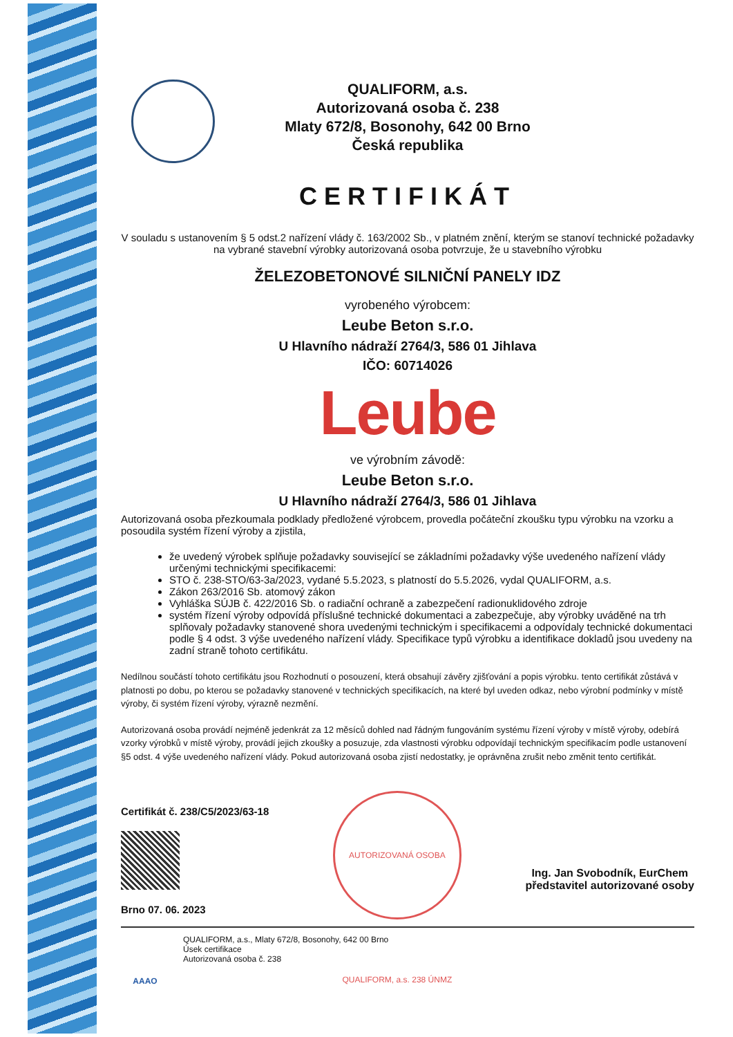QUALIFORM, a.s.
Autorizovaná osoba č. 238
Mlaty 672/8, Bosonohy, 642 00 Brno
Česká republika
CERTIFIKÁT
V souladu s ustanovením § 5 odst.2 nařízení vlády č. 163/2002 Sb., v platném znění, kterým se stanoví technické požadavky na vybrané stavební výrobky autorizovaná osoba potvrzuje, že u stavebního výrobku
ŽELEZOBETONOVÉ SILNIČNÍ PANELY IDZ
vyrobeného výrobcem:
Leube Beton s.r.o.
U Hlavního nádraží 2764/3, 586 01 Jihlava
IČO: 60714026
Leube
ve výrobním závodě:
Leube Beton s.r.o.
U Hlavního nádraží 2764/3, 586 01 Jihlava
Autorizovaná osoba přezkoumala podklady předložené výrobcem, provedla počáteční zkoušku typu výrobku na vzorku a posoudila systém řízení výroby a zjistila,
že uvedený výrobek splňuje požadavky související se základními požadavky výše uvedeného nařízení vlády určenými technickými specifikacemi:
STO č. 238-STO/63-3a/2023, vydané 5.5.2023, s platností do 5.5.2026, vydal QUALIFORM, a.s.
Zákon 263/2016 Sb. atomový zákon
Vyhláška SÚJB č. 422/2016 Sb. o radiační ochraně a zabezpečení radionuklidového zdroje
systém řízení výroby odpovídá příslušné technické dokumentaci a zabezpečuje, aby výrobky uváděné na trh splňovaly požadavky stanovené shora uvedenými technickým i specifikacemi a odpovídaly technické dokumentaci podle § 4 odst. 3 výše uvedeného nařízení vlády. Specifikace typů výrobku a identifikace dokladů jsou uvedeny na zadní straně tohoto certifikátu.
Nedílnou součástí tohoto certifikátu jsou Rozhodnutí o posouzení, která obsahují závěry zjišťování a popis výrobku. tento certifikát zůstává v platnosti po dobu, po kterou se požadavky stanovené v technických specifikacích, na které byl uveden odkaz, nebo výrobní podmínky v místě výroby, či systém řízení výroby, výrazně nezmění.
Autorizovaná osoba provádí nejméně jedenkrát za 12 měsíců dohled nad řádným fungováním systému řízení výroby v místě výroby, odebírá vzorky výrobků v místě výroby, provádí jejich zkoušky a posuzuje, zda vlastnosti výrobku odpovídají technickým specifikacím podle ustanovení §5 odst. 4 výše uvedeného nařízení vlády. Pokud autorizovaná osoba zjistí nedostatky, je oprávněna zrušit nebo změnit tento certifikát.
Certifikát č. 238/C5/2023/63-18
Brno 07. 06. 2023
AUTORIZOVANÁ OSOBA QUALIFORM, a.s. 238 ÚNMZ
Ing. Jan Svobodník, EurChem
představitel autorizované osoby
AAAO
QUALIFORM, a.s., Mlaty 672/8, Bosonohy, 642 00 Brno
Úsek certifikace
Autorizovaná osoba č. 238